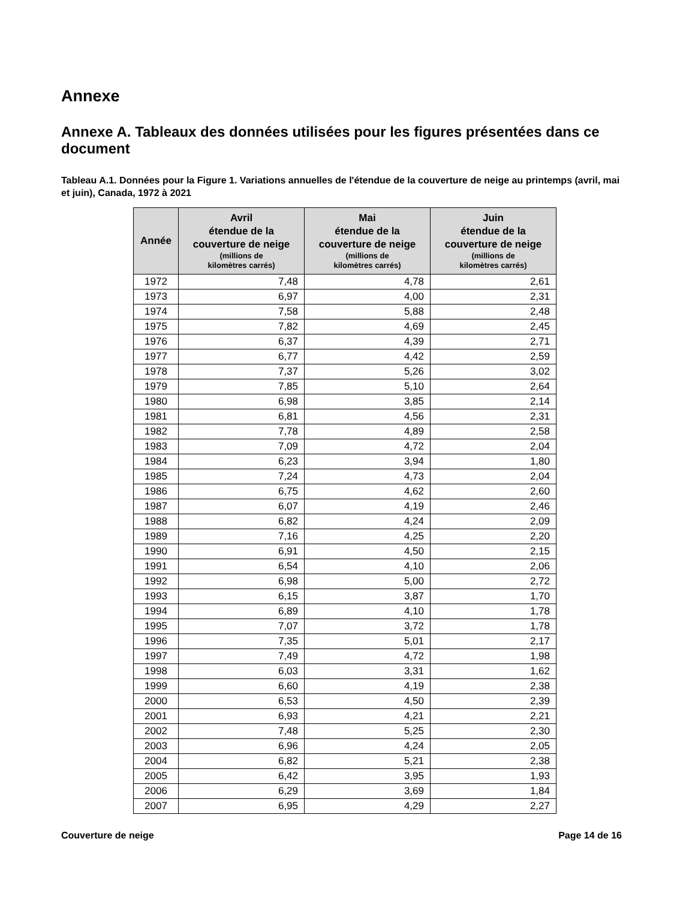Annexe
Annexe A. Tableaux des données utilisées pour les figures présentées dans ce document
Tableau A.1. Données pour la Figure 1. Variations annuelles de l'étendue de la couverture de neige au printemps (avril, mai et juin), Canada, 1972 à 2021
| Année | Avril étendue de la couverture de neige (millions de kilomètres carrés) | Mai étendue de la couverture de neige (millions de kilomètres carrés) | Juin étendue de la couverture de neige (millions de kilomètres carrés) |
| --- | --- | --- | --- |
| 1972 | 7,48 | 4,78 | 2,61 |
| 1973 | 6,97 | 4,00 | 2,31 |
| 1974 | 7,58 | 5,88 | 2,48 |
| 1975 | 7,82 | 4,69 | 2,45 |
| 1976 | 6,37 | 4,39 | 2,71 |
| 1977 | 6,77 | 4,42 | 2,59 |
| 1978 | 7,37 | 5,26 | 3,02 |
| 1979 | 7,85 | 5,10 | 2,64 |
| 1980 | 6,98 | 3,85 | 2,14 |
| 1981 | 6,81 | 4,56 | 2,31 |
| 1982 | 7,78 | 4,89 | 2,58 |
| 1983 | 7,09 | 4,72 | 2,04 |
| 1984 | 6,23 | 3,94 | 1,80 |
| 1985 | 7,24 | 4,73 | 2,04 |
| 1986 | 6,75 | 4,62 | 2,60 |
| 1987 | 6,07 | 4,19 | 2,46 |
| 1988 | 6,82 | 4,24 | 2,09 |
| 1989 | 7,16 | 4,25 | 2,20 |
| 1990 | 6,91 | 4,50 | 2,15 |
| 1991 | 6,54 | 4,10 | 2,06 |
| 1992 | 6,98 | 5,00 | 2,72 |
| 1993 | 6,15 | 3,87 | 1,70 |
| 1994 | 6,89 | 4,10 | 1,78 |
| 1995 | 7,07 | 3,72 | 1,78 |
| 1996 | 7,35 | 5,01 | 2,17 |
| 1997 | 7,49 | 4,72 | 1,98 |
| 1998 | 6,03 | 3,31 | 1,62 |
| 1999 | 6,60 | 4,19 | 2,38 |
| 2000 | 6,53 | 4,50 | 2,39 |
| 2001 | 6,93 | 4,21 | 2,21 |
| 2002 | 7,48 | 5,25 | 2,30 |
| 2003 | 6,96 | 4,24 | 2,05 |
| 2004 | 6,82 | 5,21 | 2,38 |
| 2005 | 6,42 | 3,95 | 1,93 |
| 2006 | 6,29 | 3,69 | 1,84 |
| 2007 | 6,95 | 4,29 | 2,27 |
Couverture de neige Page 14 de 16